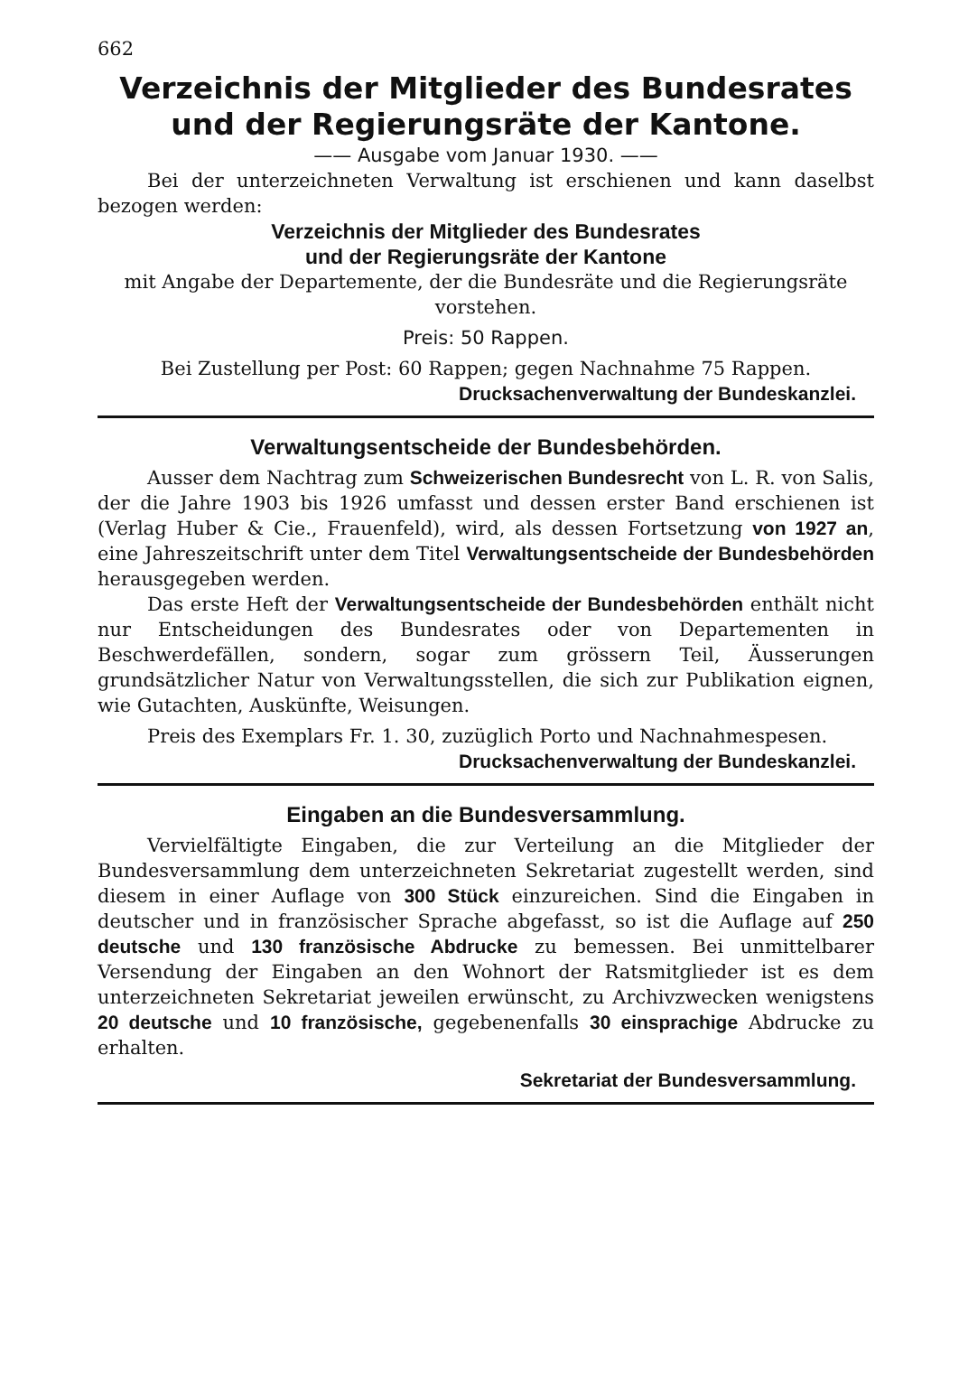662
Verzeichnis der Mitglieder des Bundesrates
und der Regierungsräte der Kantone.
—— Ausgabe vom Januar 1930. ——
Bei der unterzeichneten Verwaltung ist erschienen und kann daselbst bezogen werden:
Verzeichnis der Mitglieder des Bundesrates
und der Regierungsräte der Kantone
mit Angabe der Departemente, der die Bundesräte und die Regierungsräte vorstehen.
Preis: 50 Rappen.
Bei Zustellung per Post: 60 Rappen; gegen Nachnahme 75 Rappen.
Drucksachenverwaltung der Bundeskanzlei.
Verwaltungsentscheide der Bundesbehörden.
Ausser dem Nachtrag zum Schweizerischen Bundesrecht von L. R. von Salis, der die Jahre 1903 bis 1926 umfasst und dessen erster Band erschienen ist (Verlag Huber & Cie., Frauenfeld), wird, als dessen Fortsetzung von 1927 an, eine Jahreszeitschrift unter dem Titel Verwaltungsentscheide der Bundesbehörden herausgegeben werden.
Das erste Heft der Verwaltungsentscheide der Bundesbehörden enthält nicht nur Entscheidungen des Bundesrates oder von Departementen in Beschwerdefällen, sondern, sogar zum grössern Teil, Äusserungen grundsätzlicher Natur von Verwaltungsstellen, die sich zur Publikation eignen, wie Gutachten, Auskünfte, Weisungen.
Preis des Exemplars Fr. 1. 30, zuzüglich Porto und Nachnahmespesen.
Drucksachenverwaltung der Bundeskanzlei.
Eingaben an die Bundesversammlung.
Vervielfältigte Eingaben, die zur Verteilung an die Mitglieder der Bundesversammlung dem unterzeichneten Sekretariat zugestellt werden, sind diesem in einer Auflage von 300 Stück einzureichen. Sind die Eingaben in deutscher und in französischer Sprache abgefasst, so ist die Auflage auf 250 deutsche und 130 französische Abdrucke zu bemessen. Bei unmittelbarer Versendung der Eingaben an den Wohnort der Ratsmitglieder ist es dem unterzeichneten Sekretariat jeweilen erwünscht, zu Archivzwecken wenigstens 20 deutsche und 10 französische, gegebenenfalls 30 einsprachige Abdrucke zu erhalten.
Sekretariat der Bundesversammlung.